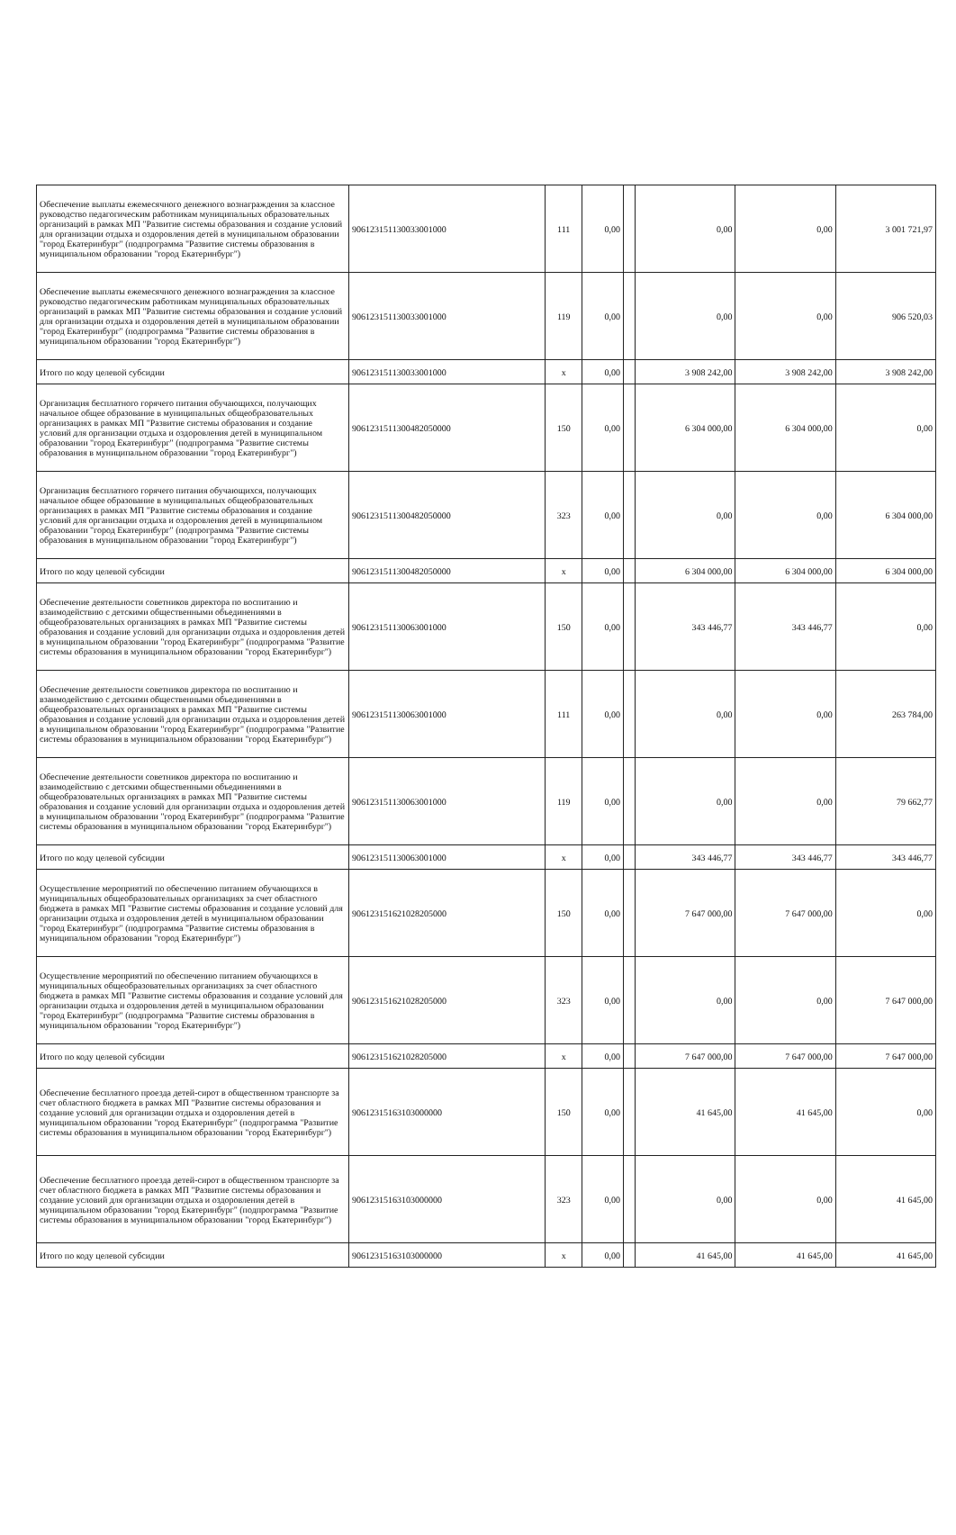| Обеспечение выплаты ежемесячного денежного вознаграждения за классное руководство педагогическим работникам муниципальных образовательных организаций в рамках МП "Развитие системы образования и создание условий для организации отдыха и оздоровления детей в муниципальном образовании "город Екатеринбург" (подпрограмма "Развитие системы образования в муниципальном образовании "город Екатеринбург") | 906123151130033001000 | 111 | 0,00 | | 0,00 | 0,00 | 3 001 721,97 |
| Обеспечение выплаты ежемесячного денежного вознаграждения за классное руководство педагогическим работникам муниципальных образовательных организаций в рамках МП "Развитие системы образования и создание условий для организации отдыха и оздоровления детей в муниципальном образовании "город Екатеринбург" (подпрограмма "Развитие системы образования в муниципальном образовании "город Екатеринбург") | 906123151130033001000 | 119 | 0,00 | | 0,00 | 0,00 | 906 520,03 |
| Итого по коду целевой субсидии | 906123151130033001000 | x | 0,00 | | 3 908 242,00 | 3 908 242,00 | 3 908 242,00 |
| Организация бесплатного горячего питания обучающихся, получающих начальное общее образование в муниципальных общеобразовательных организациях в рамках МП "Развитие системы образования и создание условий для организации отдыха и оздоровления детей в муниципальном образовании "город Екатеринбург" (подпрограмма "Развитие системы образования в муниципальном образовании "город Екатеринбург") | 9061231511300482050000 | 150 | 0,00 | | 6 304 000,00 | 6 304 000,00 | 0,00 |
| Организация бесплатного горячего питания обучающихся, получающих начальное общее образование в муниципальных общеобразовательных организациях в рамках МП "Развитие системы образования и создание условий для организации отдыха и оздоровления детей в муниципальном образовании "город Екатеринбург" (подпрограмма "Развитие системы образования в муниципальном образовании "город Екатеринбург") | 9061231511300482050000 | 323 | 0,00 | | 0,00 | 0,00 | 6 304 000,00 |
| Итого по коду целевой субсидии | 9061231511300482050000 | x | 0,00 | | 6 304 000,00 | 6 304 000,00 | 6 304 000,00 |
| Обеспечение деятельности советников директора по воспитанию и взаимодействию с детскими общественными объединениями в общеобразовательных организациях в рамках МП "Развитие системы образования и создание условий для организации отдыха и оздоровления детей в муниципальном образовании "город Екатеринбург" (подпрограмма "Развитие системы образования в муниципальном образовании "город Екатеринбург") | 906123151130063001000 | 150 | 0,00 | | 343 446,77 | 343 446,77 | 0,00 |
| Обеспечение деятельности советников директора по воспитанию и взаимодействию с детскими общественными объединениями в общеобразовательных организациях в рамках МП "Развитие системы образования и создание условий для организации отдыха и оздоровления детей в муниципальном образовании "город Екатеринбург" (подпрограмма "Развитие системы образования в муниципальном образовании "город Екатеринбург") | 906123151130063001000 | 111 | 0,00 | | 0,00 | 0,00 | 263 784,00 |
| Обеспечение деятельности советников директора по воспитанию и взаимодействию с детскими общественными объединениями в общеобразовательных организациях в рамках МП "Развитие системы образования и создание условий для организации отдыха и оздоровления детей в муниципальном образовании "город Екатеринбург" (подпрограмма "Развитие системы образования в муниципальном образовании "город Екатеринбург") | 906123151130063001000 | 119 | 0,00 | | 0,00 | 0,00 | 79 662,77 |
| Итого по коду целевой субсидии | 906123151130063001000 | x | 0,00 | | 343 446,77 | 343 446,77 | 343 446,77 |
| Осуществление мероприятий по обеспечению питанием обучающихся в муниципальных общеобразовательных организациях за счет областного бюджета в рамках МП "Развитие системы образования и создание условий для организации отдыха и оздоровления детей в муниципальном образовании "город Екатеринбург" (подпрограмма "Развитие системы образования в муниципальном образовании "город Екатеринбург") | 906123151621028205000 | 150 | 0,00 | | 7 647 000,00 | 7 647 000,00 | 0,00 |
| Осуществление мероприятий по обеспечению питанием обучающихся в муниципальных общеобразовательных организациях за счет областного бюджета в рамках МП "Развитие системы образования и создание условий для организации отдыха и оздоровления детей в муниципальном образовании "город Екатеринбург" (подпрограмма "Развитие системы образования в муниципальном образовании "город Екатеринбург") | 906123151621028205000 | 323 | 0,00 | | 0,00 | 0,00 | 7 647 000,00 |
| Итого по коду целевой субсидии | 906123151621028205000 | x | 0,00 | | 7 647 000,00 | 7 647 000,00 | 7 647 000,00 |
| Обеспечение бесплатного проезда детей-сирот в общественном транспорте за счет областного бюджета в рамках МП "Развитие системы образования и создание условий для организации отдыха и оздоровления детей в муниципальном образовании "город Екатеринбург" (подпрограмма "Развитие системы образования в муниципальном образовании "город Екатеринбург") | 90612315163103000000 | 150 | 0,00 | | 41 645,00 | 41 645,00 | 0,00 |
| Обеспечение бесплатного проезда детей-сирот в общественном транспорте за счет областного бюджета в рамках МП "Развитие системы образования и создание условий для организации отдыха и оздоровления детей в муниципальном образовании "город Екатеринбург" (подпрограмма "Развитие системы образования в муниципальном образовании "город Екатеринбург") | 90612315163103000000 | 323 | 0,00 | | 0,00 | 0,00 | 41 645,00 |
| Итого по коду целевой субсидии | 90612315163103000000 | x | 0,00 | | 41 645,00 | 41 645,00 | 41 645,00 |